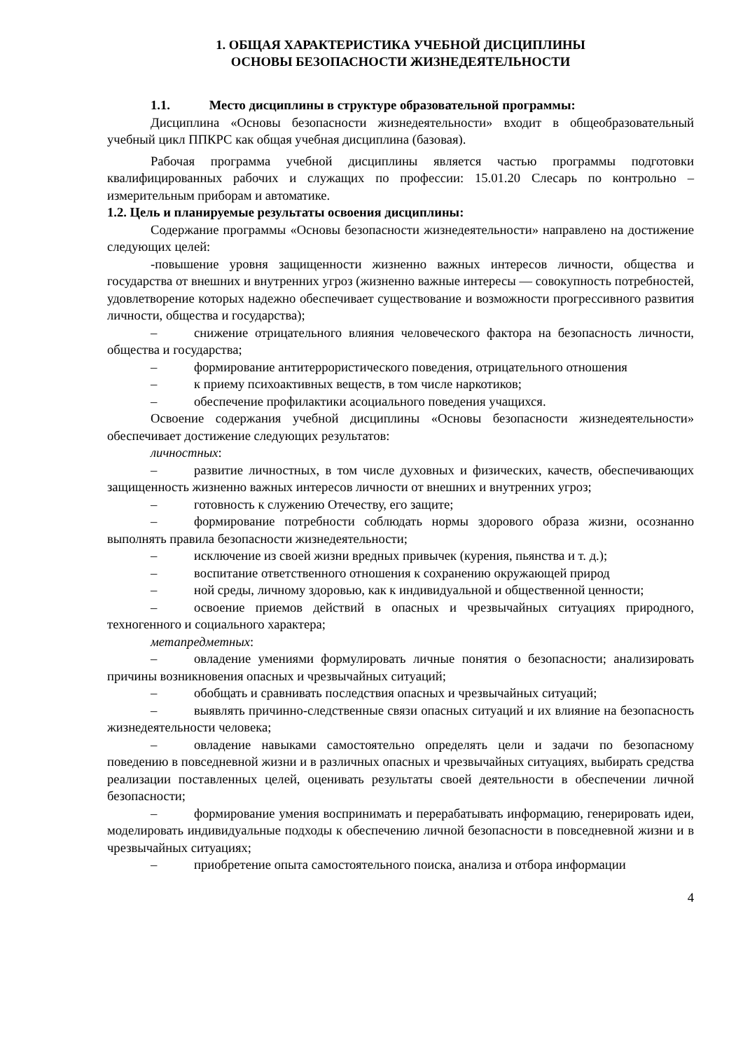1. ОБЩАЯ ХАРАКТЕРИСТИКА УЧЕБНОЙ ДИСЦИПЛИНЫ
ОСНОВЫ БЕЗОПАСНОСТИ ЖИЗНЕДЕЯТЕЛЬНОСТИ
1.1. Место дисциплины в структуре образовательной программы:
Дисциплина «Основы безопасности жизнедеятельности» входит в общеобразовательный учебный цикл ППКРС как общая учебная дисциплина (базовая).
Рабочая программа учебной дисциплины является частью программы подготовки квалифицированных рабочих и служащих по профессии: 15.01.20 Слесарь по контрольно – измерительным приборам и автоматике.
1.2. Цель и планируемые результаты освоения дисциплины:
Содержание программы «Основы безопасности жизнедеятельности» направлено на достижение следующих целей:
-повышение уровня защищенности жизненно важных интересов личности, общества и государства от внешних и внутренних угроз (жизненно важные интересы — совокупность потребностей, удовлетворение которых надежно обеспечивает существование и возможности прогрессивного развития личности, общества и государства);
– снижение отрицательного влияния человеческого фактора на безопасность личности, общества и государства;
– формирование антитеррористического поведения, отрицательного отношения
– к приему психоактивных веществ, в том числе наркотиков;
– обеспечение профилактики асоциального поведения учащихся.
Освоение содержания учебной дисциплины «Основы безопасности жизнедеятельности» обеспечивает достижение следующих результатов:
личностных:
– развитие личностных, в том числе духовных и физических, качеств, обеспечивающих защищенность жизненно важных интересов личности от внешних и внутренних угроз;
– готовность к служению Отечеству, его защите;
– формирование потребности соблюдать нормы здорового образа жизни, осознанно выполнять правила безопасности жизнедеятельности;
– исключение из своей жизни вредных привычек (курения, пьянства и т. д.);
– воспитание ответственного отношения к сохранению окружающей природ
– ной среды, личному здоровью, как к индивидуальной и общественной ценности;
– освоение приемов действий в опасных и чрезвычайных ситуациях природного, техногенного и социального характера;
метапредметных:
– овладение умениями формулировать личные понятия о безопасности; анализировать причины возникновения опасных и чрезвычайных ситуаций;
– обобщать и сравнивать последствия опасных и чрезвычайных ситуаций;
– выявлять причинно-следственные связи опасных ситуаций и их влияние на безопасность жизнедеятельности человека;
– овладение навыками самостоятельно определять цели и задачи по безопасному поведению в повседневной жизни и в различных опасных и чрезвычайных ситуациях, выбирать средства реализации поставленных целей, оценивать результаты своей деятельности в обеспечении личной безопасности;
– формирование умения воспринимать и перерабатывать информацию, генерировать идеи, моделировать индивидуальные подходы к обеспечению личной безопасности в повседневной жизни и в чрезвычайных ситуациях;
– приобретение опыта самостоятельного поиска, анализа и отбора информации
4